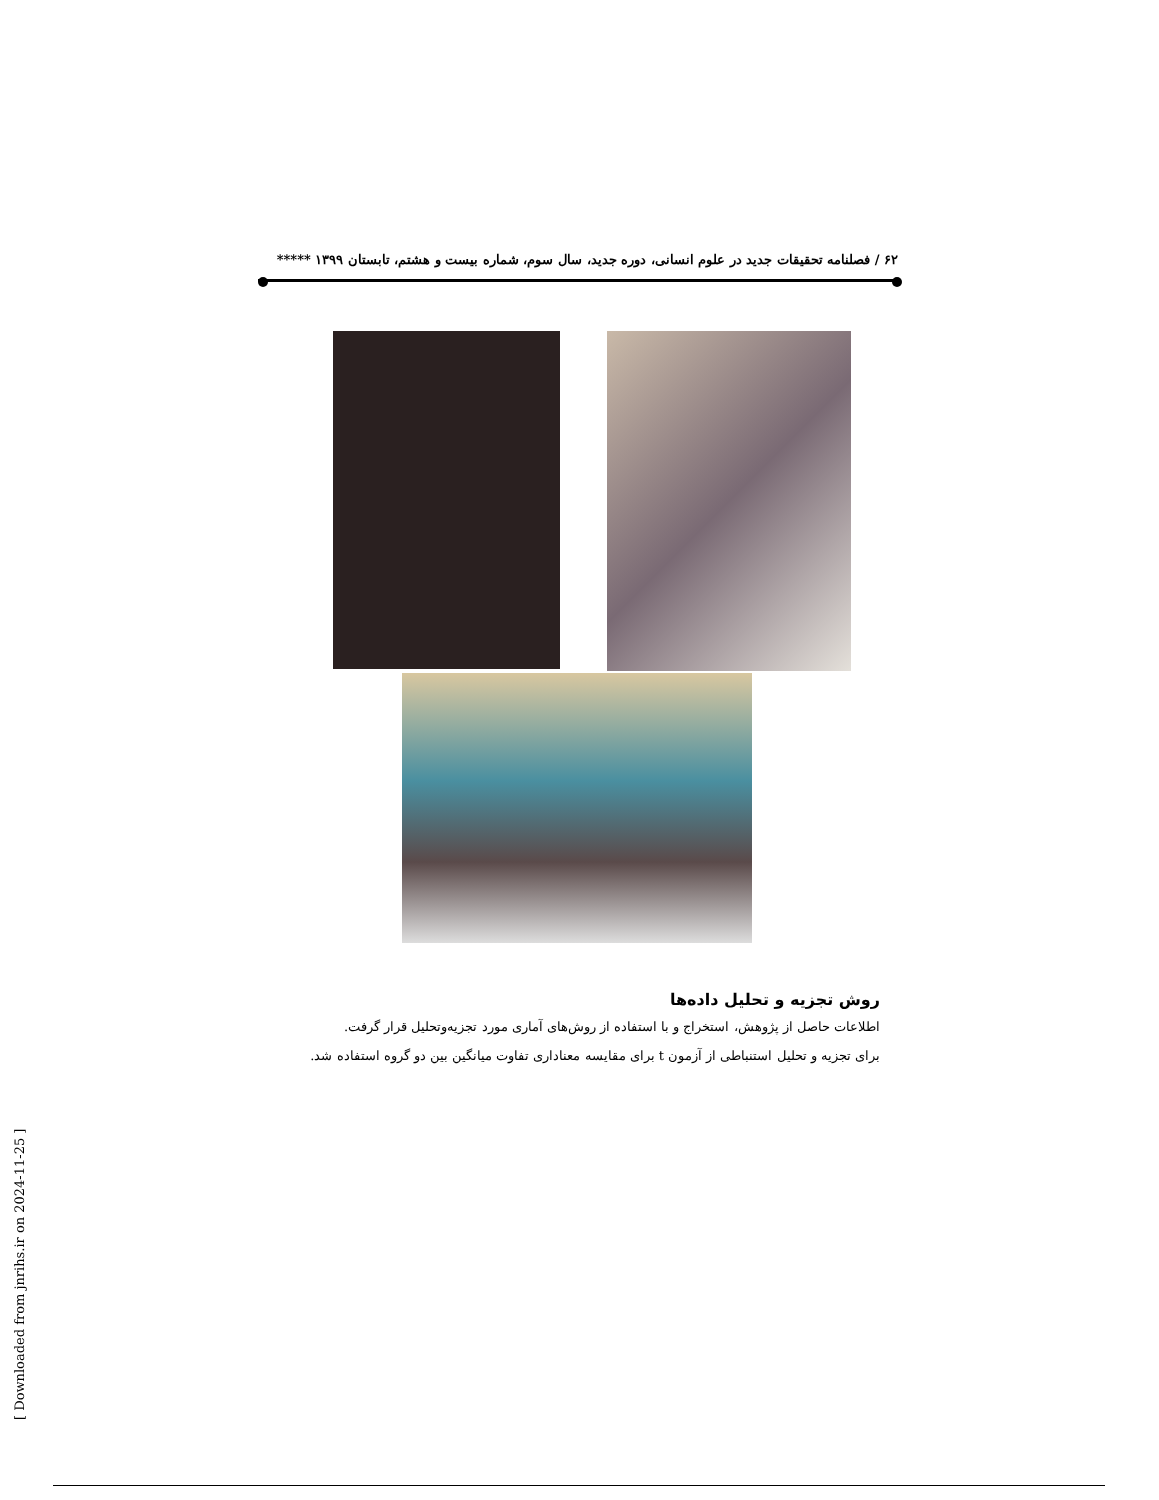۶۲ / فصلنامه تحقیقات جدید در علوم انسانی، دوره جدید، سال سوم، شماره بیست و هشتم، تابستان ۱۳۹۹ *****
روش تجزیه و تحلیل داده‌ها
اطلاعات حاصل از پژوهش، استخراج و با استفاده از روش‌های آماری مورد تجزیه‌وتحلیل قرار گرفت.
برای تجزیه و تحلیل استنباطی از آزمون t برای مقایسه معناداری تفاوت میانگین بین دو گروه استفاده شد.
[ Downloaded from jnrihs.ir on 2024-11-25 ]